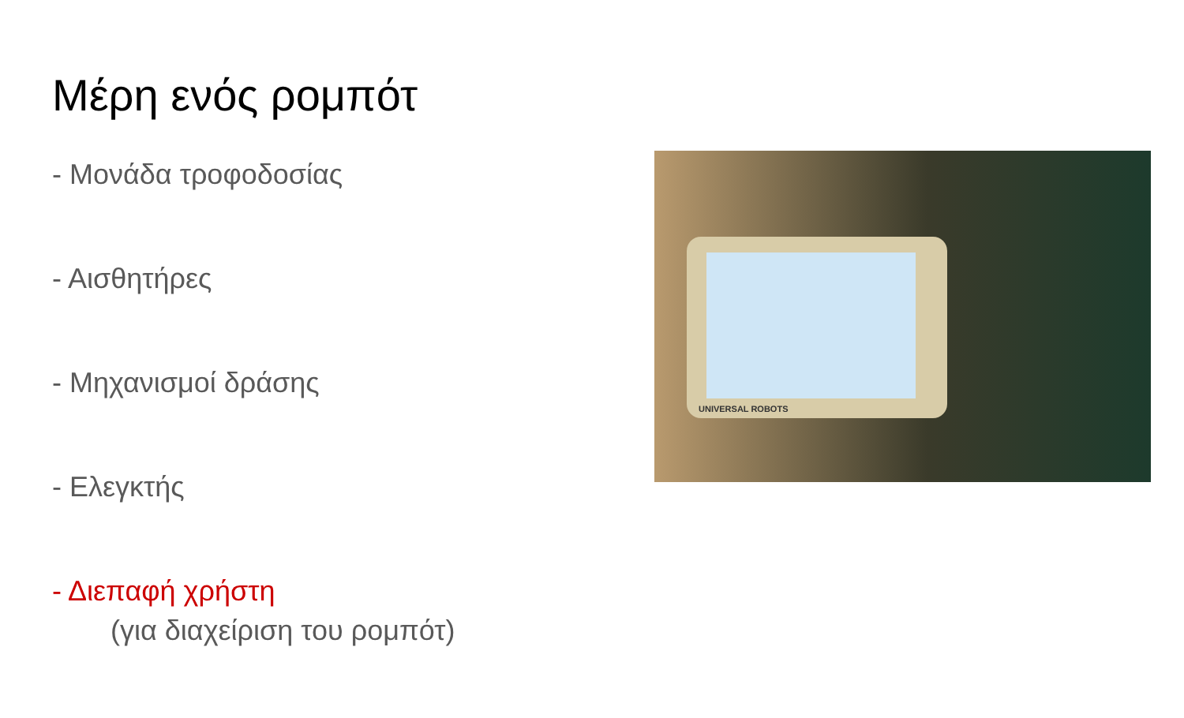Μέρη ενός ρομπότ
- Μονάδα τροφοδοσίας
- Αισθητήρες
- Μηχανισμοί δράσης
- Ελεγκτής
- Διεπαφή χρήστη
(για διαχείριση του ρομπότ)
UNIVERSAL ROBOTS